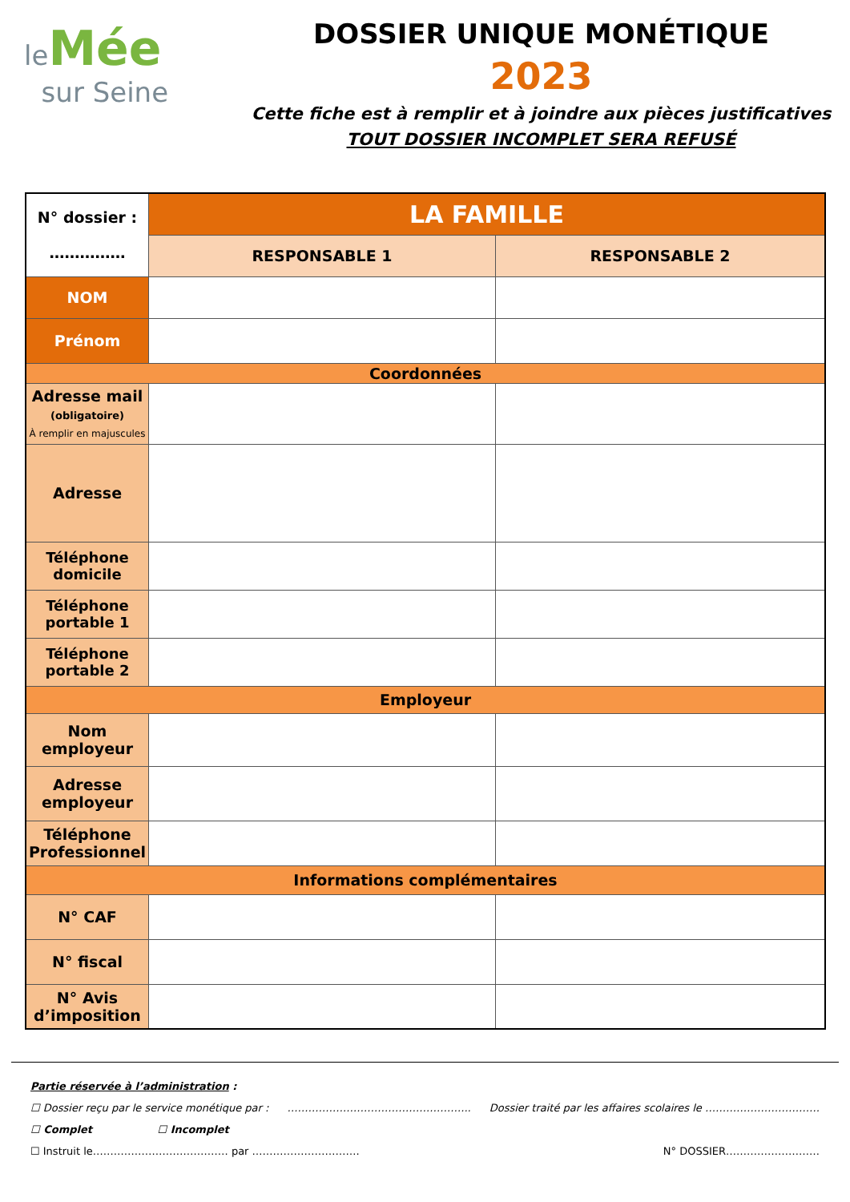leMée
sur Seine
DOSSIER UNIQUE MONÉTIQUE
2023
Cette fiche est à remplir et à joindre aux pièces justificatives
TOUT DOSSIER INCOMPLET SERA REFUSÉ
| N° dossier : …………… | LA FAMILLE | |
| | RESPONSABLE 1 | RESPONSABLE 2 |
| NOM | | |
| Prénom | | |
| Coordonnées | | |
| Adresse mail (obligatoire) À remplir en majuscules | | |
| Adresse | | |
| Téléphone domicile | | |
| Téléphone portable 1 | | |
| Téléphone portable 2 | | |
| Employeur | | |
| Nom employeur | | |
| Adresse employeur | | |
| Téléphone Professionnel | | |
| Informations complémentaires | | |
| N° CAF | | |
| N° fiscal | | |
| N° Avis d’imposition | | |
Partie réservée à l’administration :
☐ Dossier reçu par le service monétique par : …………………………………………….. Dossier traité par les affaires scolaires le ……………………………
☐ Complet ☐ Incomplet
☐ Instruit le………………………………… par …………………………. N° DOSSIER………………………